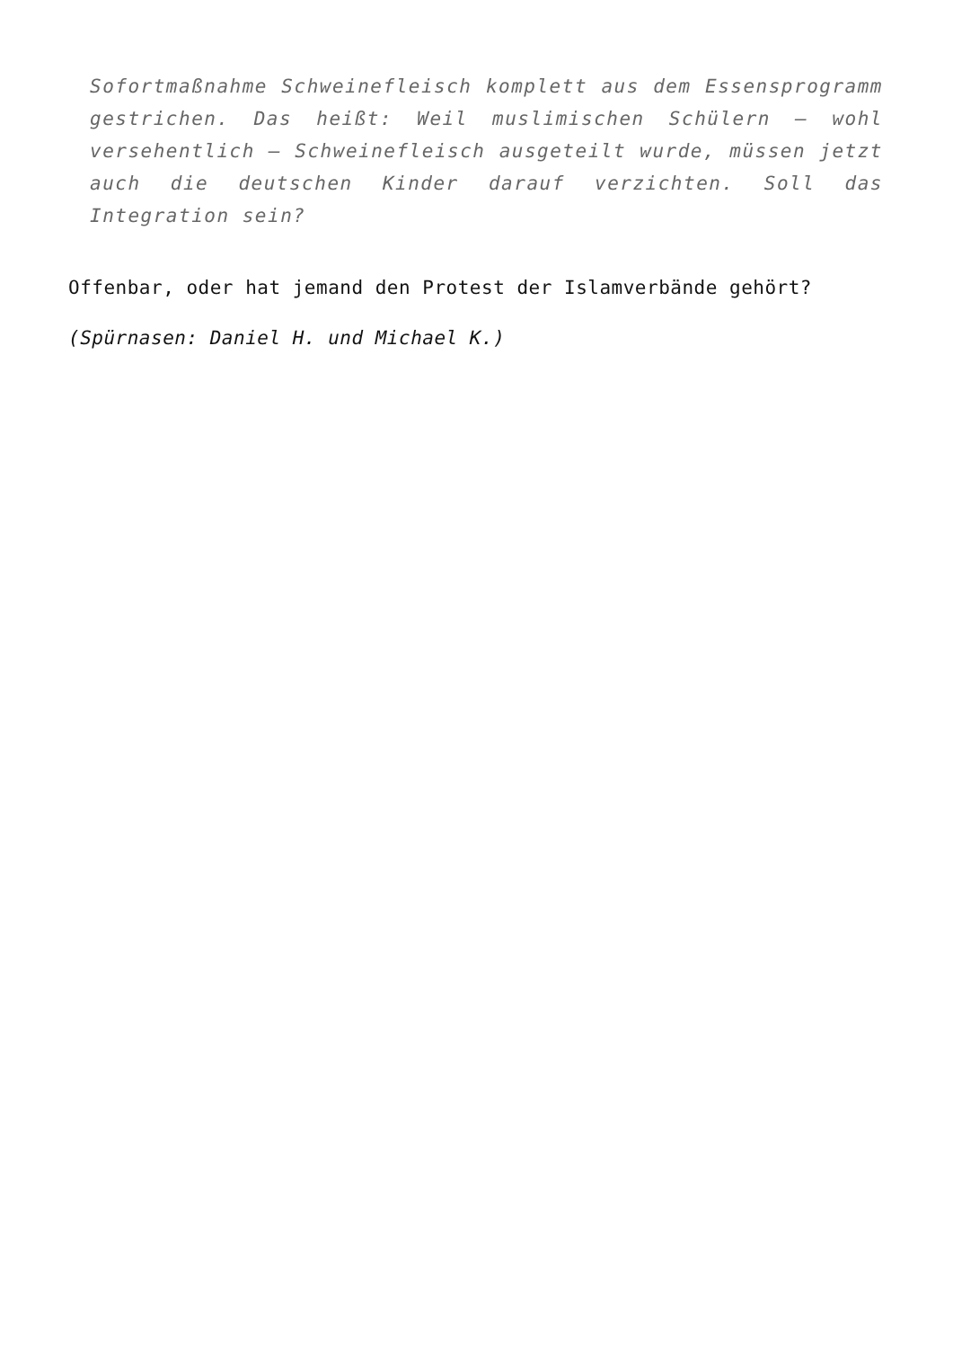Sofortmaßnahme Schweinefleisch komplett aus dem Essensprogramm gestrichen. Das heißt: Weil muslimischen Schülern – wohl versehentlich – Schweinefleisch ausgeteilt wurde, müssen jetzt auch die deutschen Kinder darauf verzichten. Soll das Integration sein?
Offenbar, oder hat jemand den Protest der Islamverbände gehört?
(Spürnasen: Daniel H. und Michael K.)